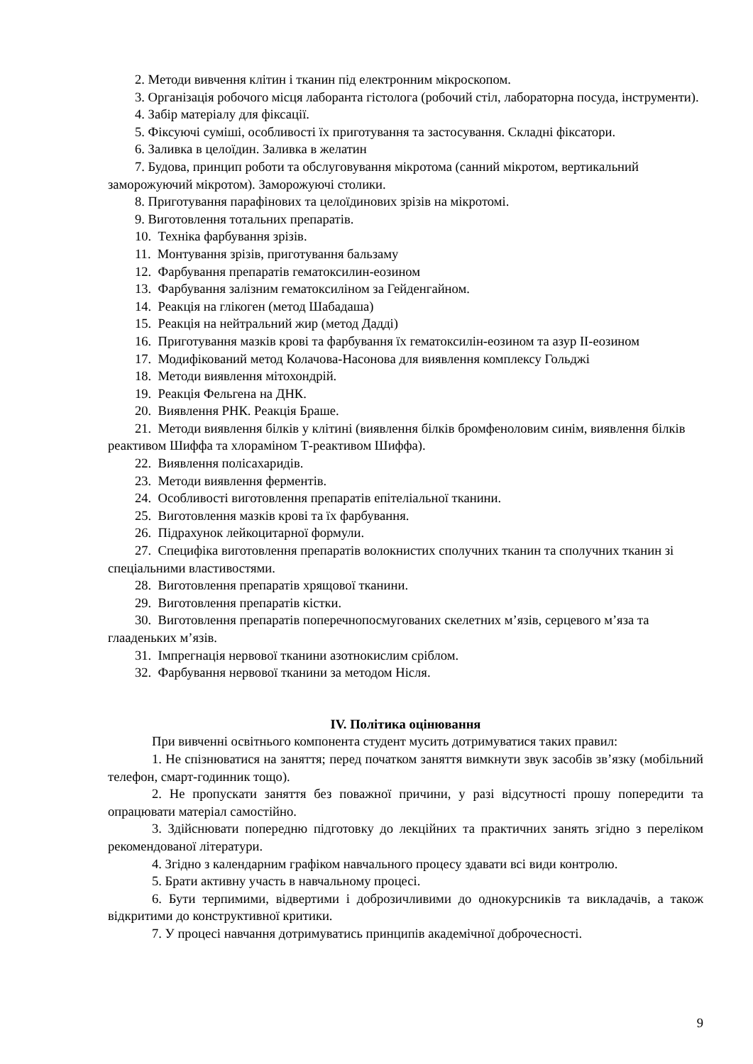2. Методи вивчення клітин і тканин під електронним мікроскопом.
3. Організація робочого місця лаборанта гістолога (робочий стіл, лабораторна посуда, інструменти).
4. Забір матеріалу для фіксації.
5. Фіксуючі суміші, особливості їх приготування та застосування. Складні фіксатори.
6. Заливка в целоїдин. Заливка в желатин
7. Будова, принцип роботи та обслуговування мікротома (санний мікротом, вертикальний заморожуючий мікротом). Заморожуючі столики.
8. Приготування парафінових та целоїдинових зрізів на мікротомі.
9. Виготовлення тотальних препаратів.
10. Техніка фарбування зрізів.
11. Монтування зрізів, приготування бальзаму
12. Фарбування препаратів гематоксилин-еозином
13. Фарбування залізним гематоксиліном за Гейденгайном.
14. Реакція на глікоген (метод Шабадаша)
15. Реакція на нейтральний жир (метод Дадді)
16. Приготування мазків крові та фарбування їх гематоксилін-еозином та азур II-еозином
17. Модифікований метод Колачова-Насонова для виявлення комплексу Гольджі
18. Методи виявлення мітохондрій.
19. Реакція Фельгена на ДНК.
20. Виявлення РНК. Реакція Браше.
21. Методи виявлення білків у клітині (виявлення білків бромфеноловим синім, виявлення білків реактивом Шиффа та хлораміном Т-реактивом Шиффа).
22. Виявлення полісахаридів.
23. Методи виявлення ферментів.
24. Особливості виготовлення препаратів епітеліальної тканини.
25. Виготовлення мазків крові та їх фарбування.
26. Підрахунок лейкоцитарної формули.
27. Специфіка виготовлення препаратів волокнистих сполучних тканин та сполучних тканин зі спеціальними властивостями.
28. Виготовлення препаратів хрящової тканини.
29. Виготовлення препаратів кістки.
30. Виготовлення препаратів поперечнопосмугованих скелетних м’язів, серцевого м’яза та глааденьких м’язів.
31. Імпрегнація нервової тканини азотнокислим сріблом.
32. Фарбування нервової тканини за методом Нісля.
IV. Політика оцінювання
При вивченні освітнього компонента студент мусить дотримуватися таких правил:
1. Не спізнюватися на заняття; перед початком заняття вимкнути звук засобів зв’язку (мобільний телефон, смарт-годинник тощо).
2. Не пропускати заняття без поважної причини, у разі відсутності прошу попередити та опрацювати матеріал самостійно.
3. Здійснювати попередню підготовку до лекційних та практичних занять згідно з переліком рекомендованої літератури.
4. Згідно з календарним графіком навчального процесу здавати всі види контролю.
5. Брати активну участь в навчальному процесі.
6. Бути терпимими, відвертими і доброзичливими до однокурсників та викладачів, а також відкритими до конструктивної критики.
7. У процесі навчання дотримуватись принципів академічної доброчесності.
9